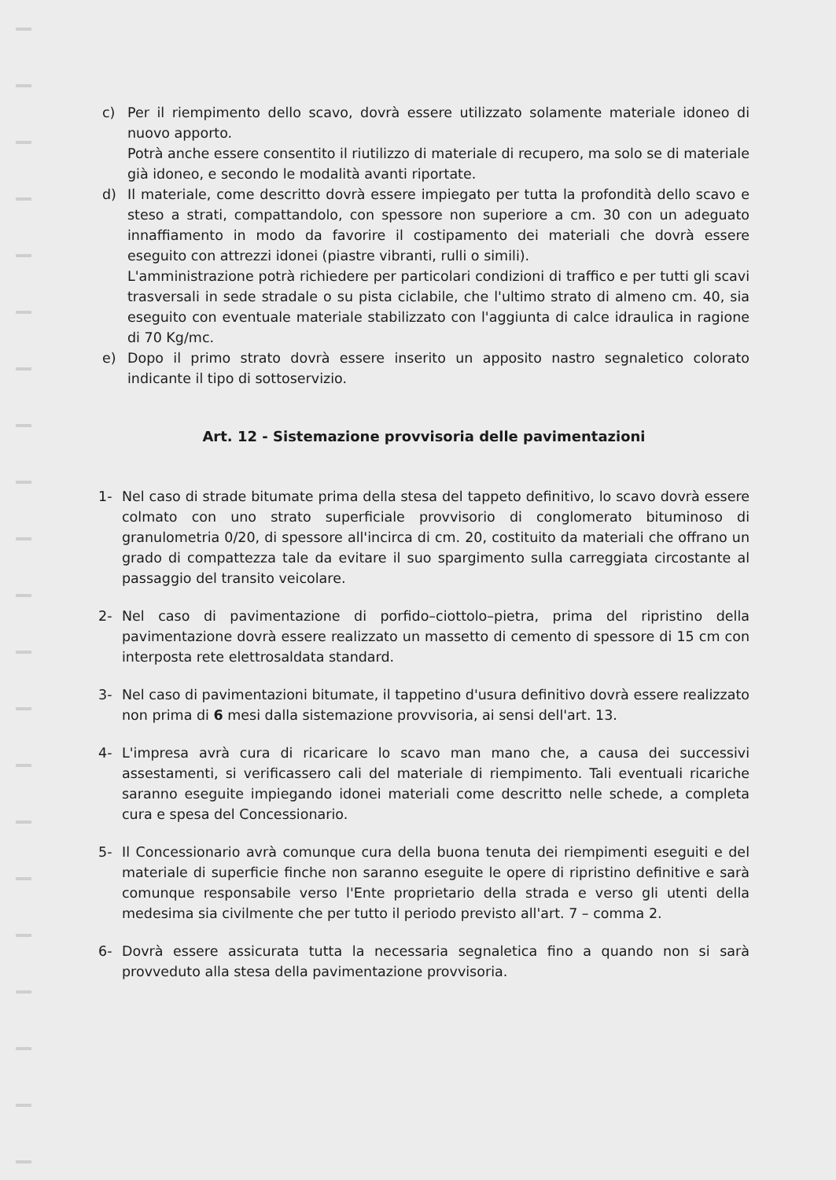c) Per il riempimento dello scavo, dovrà essere utilizzato solamente materiale idoneo di nuovo apporto.
Potrà anche essere consentito il riutilizzo di materiale di recupero, ma solo se di materiale già idoneo, e secondo le modalità avanti riportate.
d) Il materiale, come descritto dovrà essere impiegato per tutta la profondità dello scavo e steso a strati, compattandolo, con spessore non superiore a cm. 30 con un adeguato innaffiamento in modo da favorire il costipamento dei materiali che dovrà essere eseguito con attrezzi idonei (piastre vibranti, rulli o simili).
L'amministrazione potrà richiedere per particolari condizioni di traffico e per tutti gli scavi trasversali in sede stradale o su pista ciclabile, che l'ultimo strato di almeno cm. 40, sia eseguito con eventuale materiale stabilizzato con l'aggiunta di calce idraulica in ragione di 70 Kg/mc.
e) Dopo il primo strato dovrà essere inserito un apposito nastro segnaletico colorato indicante il tipo di sottoservizio.
Art. 12 - Sistemazione provvisoria delle pavimentazioni
1- Nel caso di strade bitumate prima della stesa del tappeto definitivo, lo scavo dovrà essere colmato con uno strato superficiale provvisorio di conglomerato bituminoso di granulometria 0/20, di spessore all'incirca di cm. 20, costituito da materiali che offrano un grado di compattezza tale da evitare il suo spargimento sulla carreggiata circostante al passaggio del transito veicolare.
2- Nel caso di pavimentazione di porfido–ciottolo–pietra, prima del ripristino della pavimentazione dovrà essere realizzato un massetto di cemento di spessore di 15 cm con interposta rete elettrosaldata standard.
3- Nel caso di pavimentazioni bitumate, il tappetino d'usura definitivo dovrà essere realizzato non prima di 6 mesi dalla sistemazione provvisoria, ai sensi dell'art. 13.
4- L'impresa avrà cura di ricaricare lo scavo man mano che, a causa dei successivi assestamenti, si verificassero cali del materiale di riempimento. Tali eventuali ricariche saranno eseguite impiegando idonei materiali come descritto nelle schede, a completa cura e spesa del Concessionario.
5- Il Concessionario avrà comunque cura della buona tenuta dei riempimenti eseguiti e del materiale di superficie finche non saranno eseguite le opere di ripristino definitive e sarà comunque responsabile verso l'Ente proprietario della strada e verso gli utenti della medesima sia civilmente che per tutto il periodo previsto all'art. 7 – comma 2.
6- Dovrà essere assicurata tutta la necessaria segnaletica fino a quando non si sarà provveduto alla stesa della pavimentazione provvisoria.